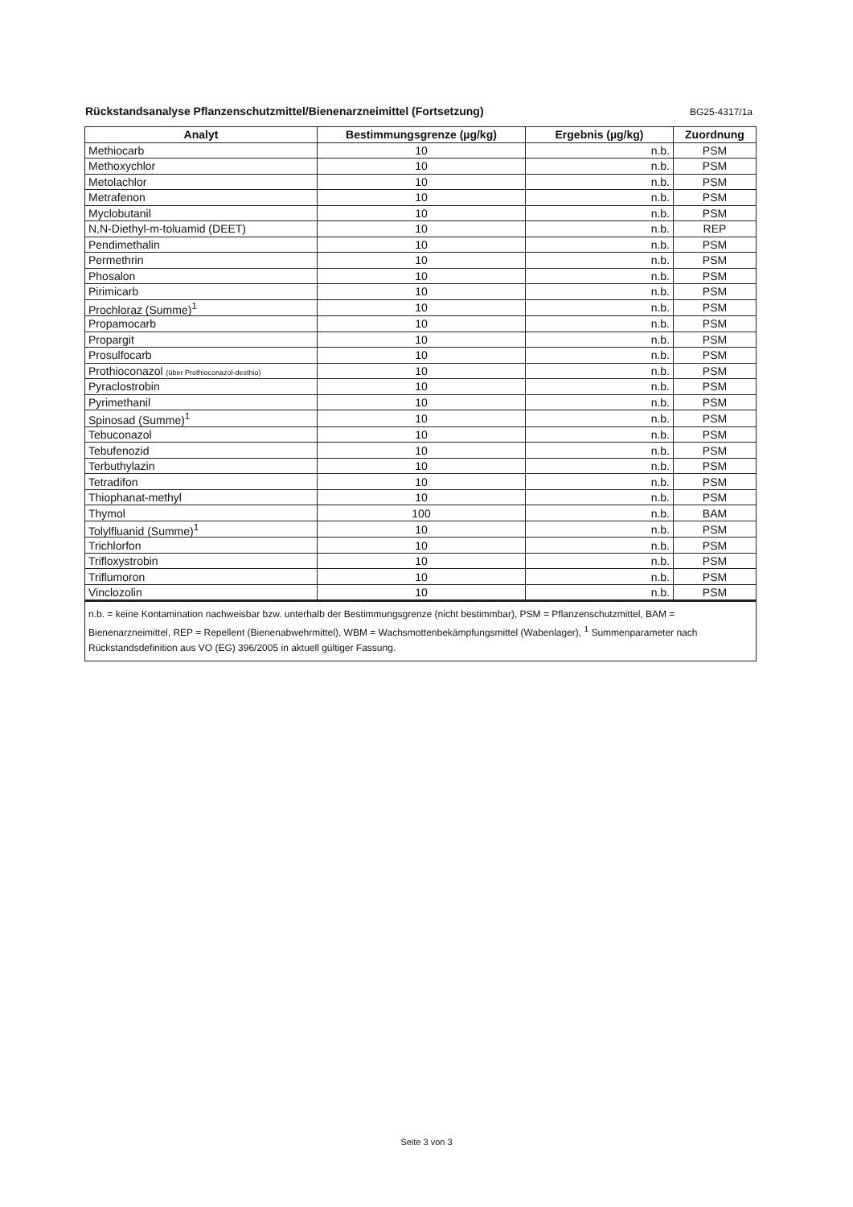Rückstandsanalyse Pflanzenschutzmittel/Bienenarzneimittel (Fortsetzung)
BG25-4317/1a
| Analyt | Bestimmungsgrenze (µg/kg) | Ergebnis (µg/kg) | Zuordnung |
| --- | --- | --- | --- |
| Methiocarb | 10 | n.b. | PSM |
| Methoxychlor | 10 | n.b. | PSM |
| Metolachlor | 10 | n.b. | PSM |
| Metrafenon | 10 | n.b. | PSM |
| Myclobutanil | 10 | n.b. | PSM |
| N,N-Diethyl-m-toluamid (DEET) | 10 | n.b. | REP |
| Pendimethalin | 10 | n.b. | PSM |
| Permethrin | 10 | n.b. | PSM |
| Phosalon | 10 | n.b. | PSM |
| Pirimicarb | 10 | n.b. | PSM |
| Prochloraz (Summe)<sup>1</sup> | 10 | n.b. | PSM |
| Propamocarb | 10 | n.b. | PSM |
| Propargit | 10 | n.b. | PSM |
| Prosulfocarb | 10 | n.b. | PSM |
| Prothioconazol (über Prothioconazol-desthio) | 10 | n.b. | PSM |
| Pyraclostrobin | 10 | n.b. | PSM |
| Pyrimethanil | 10 | n.b. | PSM |
| Spinosad (Summe)<sup>1</sup> | 10 | n.b. | PSM |
| Tebuconazol | 10 | n.b. | PSM |
| Tebufenozid | 10 | n.b. | PSM |
| Terbuthylazin | 10 | n.b. | PSM |
| Tetradifon | 10 | n.b. | PSM |
| Thiophanat-methyl | 10 | n.b. | PSM |
| Thymol | 100 | n.b. | BAM |
| Tolylfluanid (Summe)<sup>1</sup> | 10 | n.b. | PSM |
| Trichlorfon | 10 | n.b. | PSM |
| Trifloxystrobin | 10 | n.b. | PSM |
| Triflumoron | 10 | n.b. | PSM |
| Vinclozolin | 10 | n.b. | PSM |
n.b. = keine Kontamination nachweisbar bzw. unterhalb der Bestimmungsgrenze (nicht bestimmbar), PSM = Pflanzenschutzmittel, BAM = Bienenarzneimittel, REP = Repellent (Bienenabwehrmittel), WBM = Wachsmottenbekämpfungsmittel (Wabenlager), <sup>1</sup> Summenparameter nach Rückstandsdefinition aus VO (EG) 396/2005 in aktuell gültiger Fassung.
Seite 3 von 3